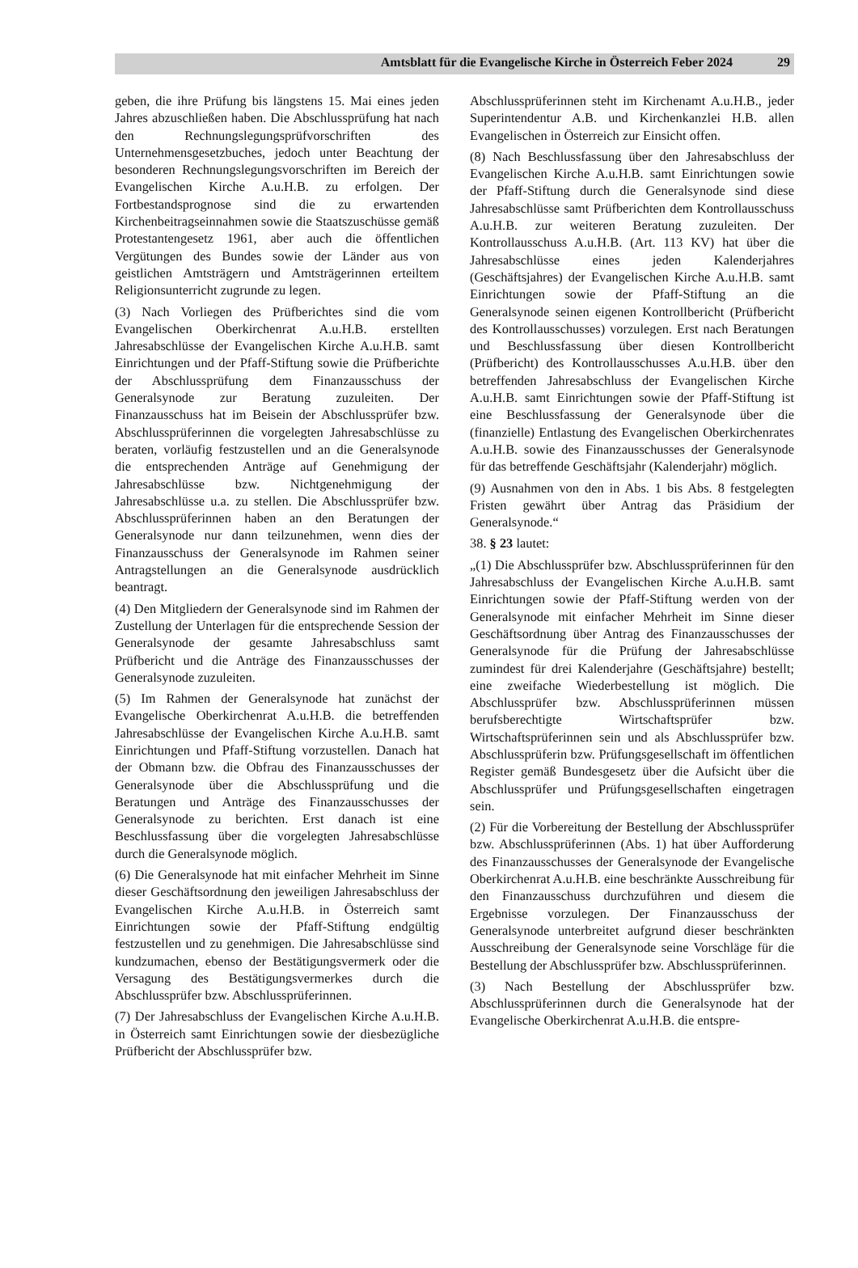Amtsblatt für die Evangelische Kirche in Österreich Feber 2024 29
geben, die ihre Prüfung bis längstens 15. Mai eines jeden Jahres abzuschließen haben. Die Abschlussprüfung hat nach den Rechnungslegungsprüfvorschriften des Unternehmensgesetzbuches, jedoch unter Beachtung der besonderen Rechnungslegungsvorschriften im Bereich der Evangelischen Kirche A.u.H.B. zu erfolgen. Der Fortbestandsprognose sind die zu erwartenden Kirchenbeitragseinnahmen sowie die Staatszuschüsse gemäß Protestantengesetz 1961, aber auch die öffentlichen Vergütungen des Bundes sowie der Länder aus von geistlichen Amtsträgern und Amtsträgerinnen erteiltem Religionsunterricht zugrunde zu legen.
(3) Nach Vorliegen des Prüfberichtes sind die vom Evangelischen Oberkirchenrat A.u.H.B. erstellten Jahresabschlüsse der Evangelischen Kirche A.u.H.B. samt Einrichtungen und der Pfaff-Stiftung sowie die Prüfberichte der Abschlussprüfung dem Finanzausschuss der Generalsynode zur Beratung zuzuleiten. Der Finanzausschuss hat im Beisein der Abschlussprüfer bzw. Abschlussprüferinnen die vorgelegten Jahresabschlüsse zu beraten, vorläufig festzustellen und an die Generalsynode die entsprechenden Anträge auf Genehmigung der Jahresabschlüsse bzw. Nichtgenehmigung der Jahresabschlüsse u.a. zu stellen. Die Abschlussprüfer bzw. Abschlussprüferinnen haben an den Beratungen der Generalsynode nur dann teilzunehmen, wenn dies der Finanzausschuss der Generalsynode im Rahmen seiner Antragstellungen an die Generalsynode ausdrücklich beantragt.
(4) Den Mitgliedern der Generalsynode sind im Rahmen der Zustellung der Unterlagen für die entsprechende Session der Generalsynode der gesamte Jahresabschluss samt Prüfbericht und die Anträge des Finanzausschusses der Generalsynode zuzuleiten.
(5) Im Rahmen der Generalsynode hat zunächst der Evangelische Oberkirchenrat A.u.H.B. die betreffenden Jahresabschlüsse der Evangelischen Kirche A.u.H.B. samt Einrichtungen und Pfaff-Stiftung vorzustellen. Danach hat der Obmann bzw. die Obfrau des Finanzausschusses der Generalsynode über die Abschlussprüfung und die Beratungen und Anträge des Finanzausschusses der Generalsynode zu berichten. Erst danach ist eine Beschlussfassung über die vorgelegten Jahresabschlüsse durch die Generalsynode möglich.
(6) Die Generalsynode hat mit einfacher Mehrheit im Sinne dieser Geschäftsordnung den jeweiligen Jahresabschluss der Evangelischen Kirche A.u.H.B. in Österreich samt Einrichtungen sowie der Pfaff-Stiftung endgültig festzustellen und zu genehmigen. Die Jahresabschlüsse sind kundzumachen, ebenso der Bestätigungsvermerk oder die Versagung des Bestätigungsvermerkes durch die Abschlussprüfer bzw. Abschlussprüferinnen.
(7) Der Jahresabschluss der Evangelischen Kirche A.u.H.B. in Österreich samt Einrichtungen sowie der diesbezügliche Prüfbericht der Abschlussprüfer bzw.
Abschlussprüferinnen steht im Kirchenamt A.u.H.B., jeder Superintendentur A.B. und Kirchenkanzlei H.B. allen Evangelischen in Österreich zur Einsicht offen.
(8) Nach Beschlussfassung über den Jahresabschluss der Evangelischen Kirche A.u.H.B. samt Einrichtungen sowie der Pfaff-Stiftung durch die Generalsynode sind diese Jahresabschlüsse samt Prüfberichten dem Kontrollausschuss A.u.H.B. zur weiteren Beratung zuzuleiten. Der Kontrollausschuss A.u.H.B. (Art. 113 KV) hat über die Jahresabschlüsse eines jeden Kalenderjahres (Geschäftsjahres) der Evangelischen Kirche A.u.H.B. samt Einrichtungen sowie der Pfaff-Stiftung an die Generalsynode seinen eigenen Kontrollbericht (Prüfbericht des Kontrollausschusses) vorzulegen. Erst nach Beratungen und Beschlussfassung über diesen Kontrollbericht (Prüfbericht) des Kontrollausschusses A.u.H.B. über den betreffenden Jahresabschluss der Evangelischen Kirche A.u.H.B. samt Einrichtungen sowie der Pfaff-Stiftung ist eine Beschlussfassung der Generalsynode über die (finanzielle) Entlastung des Evangelischen Oberkirchenrates A.u.H.B. sowie des Finanzausschusses der Generalsynode für das betreffende Geschäftsjahr (Kalenderjahr) möglich.
(9) Ausnahmen von den in Abs. 1 bis Abs. 8 festgelegten Fristen gewährt über Antrag das Präsidium der Generalsynode.“
38. § 23 lautet:
„(1) Die Abschlussprüfer bzw. Abschlussprüferinnen für den Jahresabschluss der Evangelischen Kirche A.u.H.B. samt Einrichtungen sowie der Pfaff-Stiftung werden von der Generalsynode mit einfacher Mehrheit im Sinne dieser Geschäftsordnung über Antrag des Finanzausschusses der Generalsynode für die Prüfung der Jahresabschlüsse zumindest für drei Kalenderjahre (Geschäftsjahre) bestellt; eine zweifache Wiederbestellung ist möglich. Die Abschlussprüfer bzw. Abschlussprüferinnen müssen berufsberechtigte Wirtschaftsprüfer bzw. Wirtschaftsprüferinnen sein und als Abschlussprüfer bzw. Abschlussprüferin bzw. Prüfungsgesellschaft im öffentlichen Register gemäß Bundesgesetz über die Aufsicht über die Abschlussprüfer und Prüfungsgesellschaften eingetragen sein.
(2) Für die Vorbereitung der Bestellung der Abschlussprüfer bzw. Abschlussprüferinnen (Abs. 1) hat über Aufforderung des Finanzausschusses der Generalsynode der Evangelische Oberkirchenrat A.u.H.B. eine beschränkte Ausschreibung für den Finanzausschuss durchzuführen und diesem die Ergebnisse vorzulegen. Der Finanzausschuss der Generalsynode unterbreitet aufgrund dieser beschränkten Ausschreibung der Generalsynode seine Vorschläge für die Bestellung der Abschlussprüfer bzw. Abschlussprüferinnen.
(3) Nach Bestellung der Abschlussprüfer bzw. Abschlussprüferinnen durch die Generalsynode hat der Evangelische Oberkirchenrat A.u.H.B. die entspre-